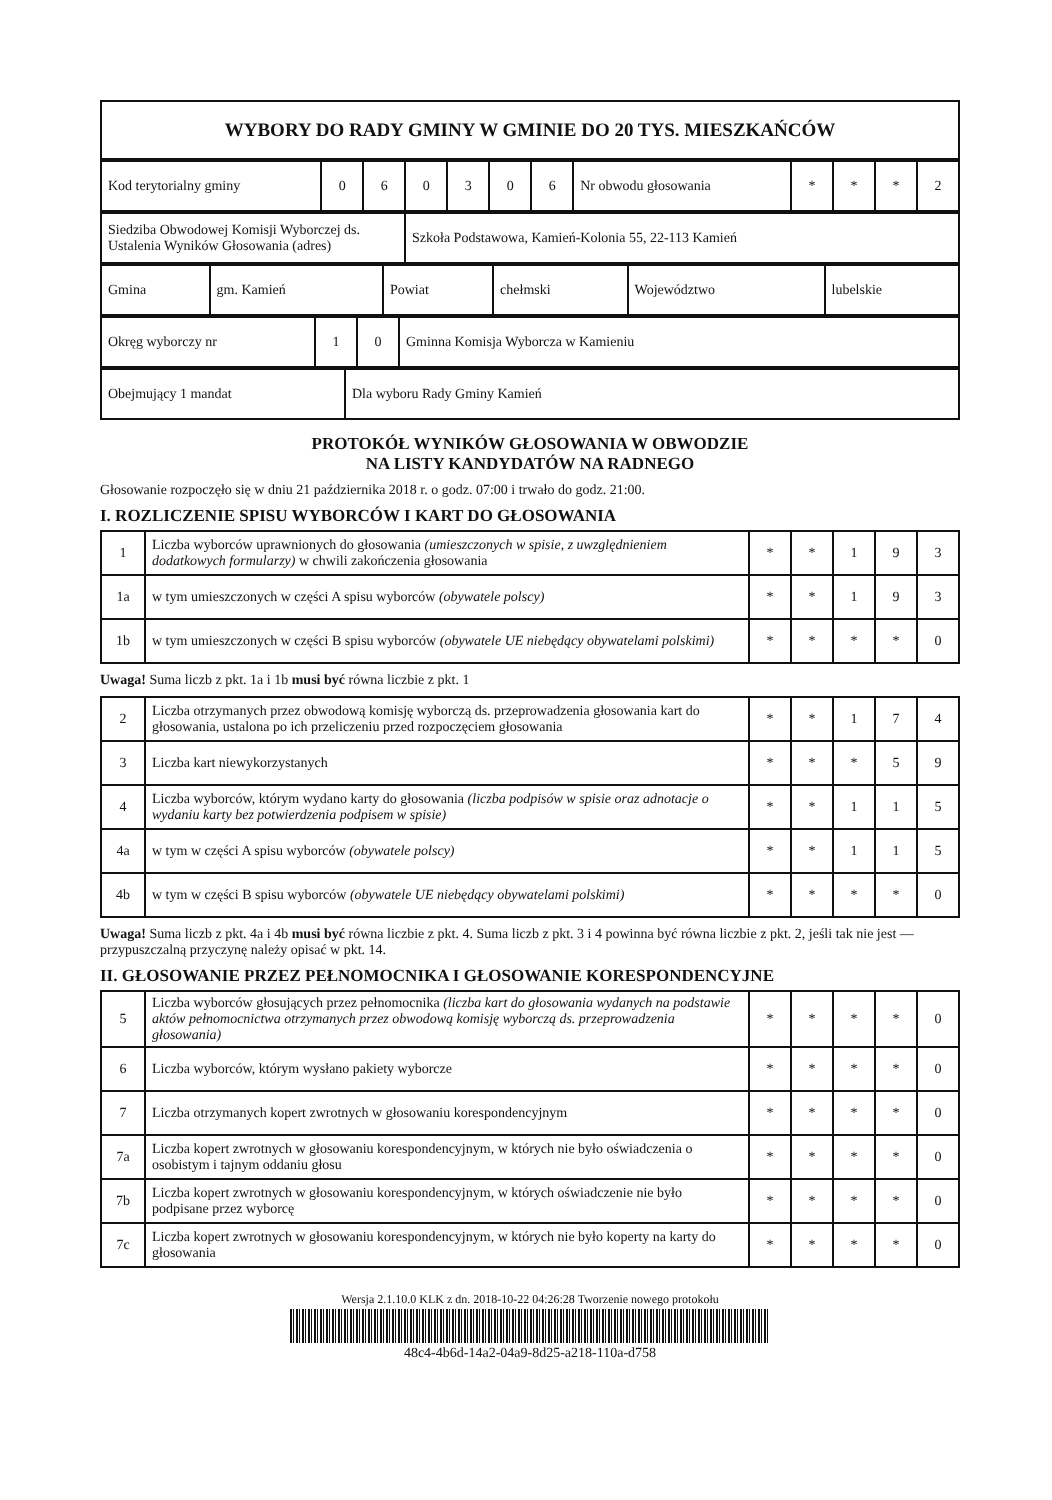| WYBORY DO RADY GMINY W GMINIE DO 20 TYS. MIESZKAŃCÓW |
| Kod terytorialny gminy | 0 | 6 | 0 | 3 | 0 | 6 | Nr obwodu głosowania | * | * | * | 2 |
| Siedziba Obwodowej Komisji Wyborczej ds. Ustalenia Wyników Głosowania (adres) | Szkoła Podstawowa, Kamień-Kolonia 55, 22-113 Kamień |
| Gmina | gm. Kamień | Powiat | chełmski | Województwo | lubelskie |
| Okręg wyborczy nr | 1 | 0 | Gminna Komisja Wyborcza w Kamieniu |
| Obejmujący 1 mandat | Dla wyboru Rady Gminy Kamień |
PROTOKÓŁ WYNIKÓW GŁOSOWANIA W OBWODZIE
NA LISTY KANDYDATÓW NA RADNEGO
Głosowanie rozpoczęło się w dniu 21 października 2018 r. o godz. 07:00 i trwało do godz. 21:00.
I. ROZLICZENIE SPISU WYBORCÓW I KART DO GŁOSOWANIA
| 1 | Liczba wyborców uprawnionych do głosowania (umieszczonych w spisie, z uwzględnieniem dodatkowych formularzy) w chwili zakończenia głosowania | * | * | 1 | 9 | 3 |
| 1a | w tym umieszczonych w części A spisu wyborców (obywatele polscy) | * | * | 1 | 9 | 3 |
| 1b | w tym umieszczonych w części B spisu wyborców (obywatele UE niebędący obywatelami polskimi) | * | * | * | * | 0 |
Uwaga! Suma liczb z pkt. 1a i 1b musi być równa liczbie z pkt. 1
| 2 | Liczba otrzymanych przez obwodową komisję wyborczą ds. przeprowadzenia głosowania kart do głosowania, ustalona po ich przeliczeniu przed rozpoczęciem głosowania | * | * | 1 | 7 | 4 |
| 3 | Liczba kart niewykorzystanych | * | * | * | 5 | 9 |
| 4 | Liczba wyborców, którym wydano karty do głosowania (liczba podpisów w spisie oraz adnotacje o wydaniu karty bez potwierdzenia podpisem w spisie) | * | * | 1 | 1 | 5 |
| 4a | w tym w części A spisu wyborców (obywatele polscy) | * | * | 1 | 1 | 5 |
| 4b | w tym w części B spisu wyborców (obywatele UE niebędący obywatelami polskimi) | * | * | * | * | 0 |
Uwaga! Suma liczb z pkt. 4a i 4b musi być równa liczbie z pkt. 4. Suma liczb z pkt. 3 i 4 powinna być równa liczbie z pkt. 2, jeśli tak nie jest — przypuszczalną przyczynę należy opisać w pkt. 14.
II. GŁOSOWANIE PRZEZ PEŁNOMOCNIKA I GŁOSOWANIE KORESPONDENCYJNE
| 5 | Liczba wyborców głosujących przez pełnomocnika (liczba kart do głosowania wydanych na podstawie aktów pełnomocnictwa otrzymanych przez obwodową komisję wyborczą ds. przeprowadzenia głosowania) | * | * | * | * | 0 |
| 6 | Liczba wyborców, którym wysłano pakiety wyborcze | * | * | * | * | 0 |
| 7 | Liczba otrzymanych kopert zwrotnych w głosowaniu korespondencyjnym | * | * | * | * | 0 |
| 7a | Liczba kopert zwrotnych w głosowaniu korespondencyjnym, w których nie było oświadczenia o osobistym i tajnym oddaniu głosu | * | * | * | * | 0 |
| 7b | Liczba kopert zwrotnych w głosowaniu korespondencyjnym, w których oświadczenie nie było podpisane przez wyborcę | * | * | * | * | 0 |
| 7c | Liczba kopert zwrotnych w głosowaniu korespondencyjnym, w których nie było koperty na karty do głosowania | * | * | * | * | 0 |
Wersja 2.1.10.0 KLK z dn. 2018-10-22 04:26:28 Tworzenie nowego protokołu
48c4-4b6d-14a2-04a9-8d25-a218-110a-d758